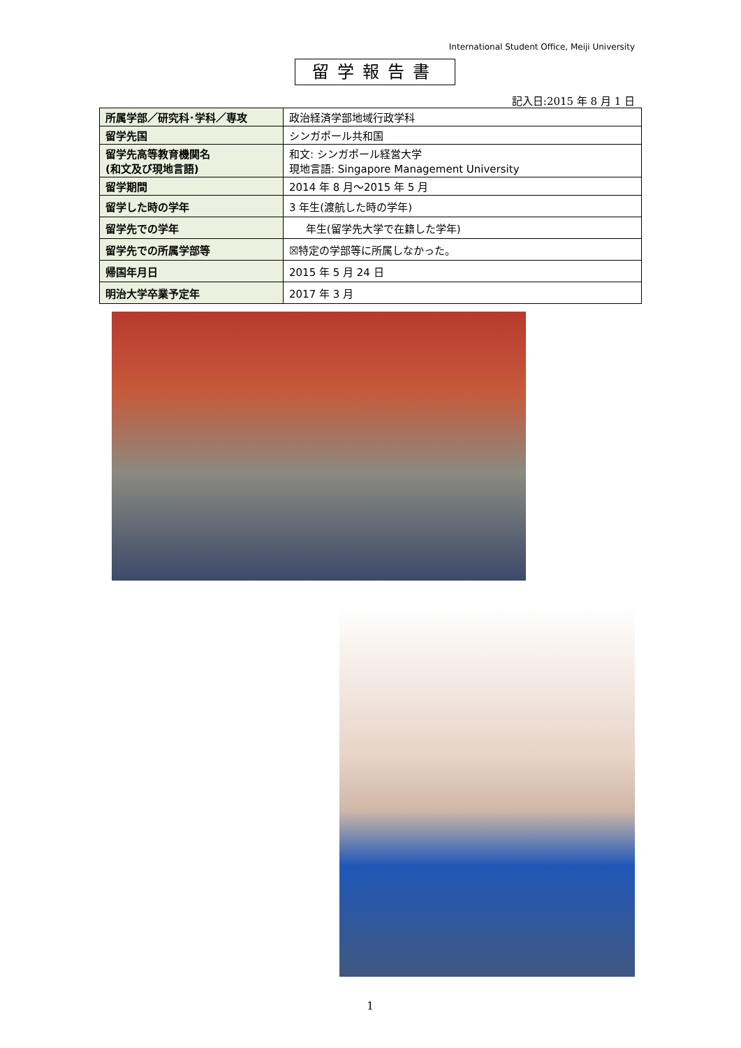International Student Office, Meiji University
留学報告書
記入日:2015 年 8 月 1 日
| 所属学部／研究科･学科／専攻 | 政治経済学部地域行政学科 |
| 留学先国 | シンガポール共和国 |
| 留学先高等教育機関名 (和文及び現地言語) | 和文: シンガポール経営大学 現地言語: Singapore Management University |
| 留学期間 | 2014 年 8 月～2015 年 5 月 |
| 留学した時の学年 | 3 年生(渡航した時の学年) |
| 留学先での学年 | 年生(留学先大学で在籍した学年) |
| 留学先での所属学部等 | ☒特定の学部等に所属しなかった。 |
| 帰国年月日 | 2015 年 5 月 24 日 |
| 明治大学卒業予定年 | 2017 年 3 月 |
1